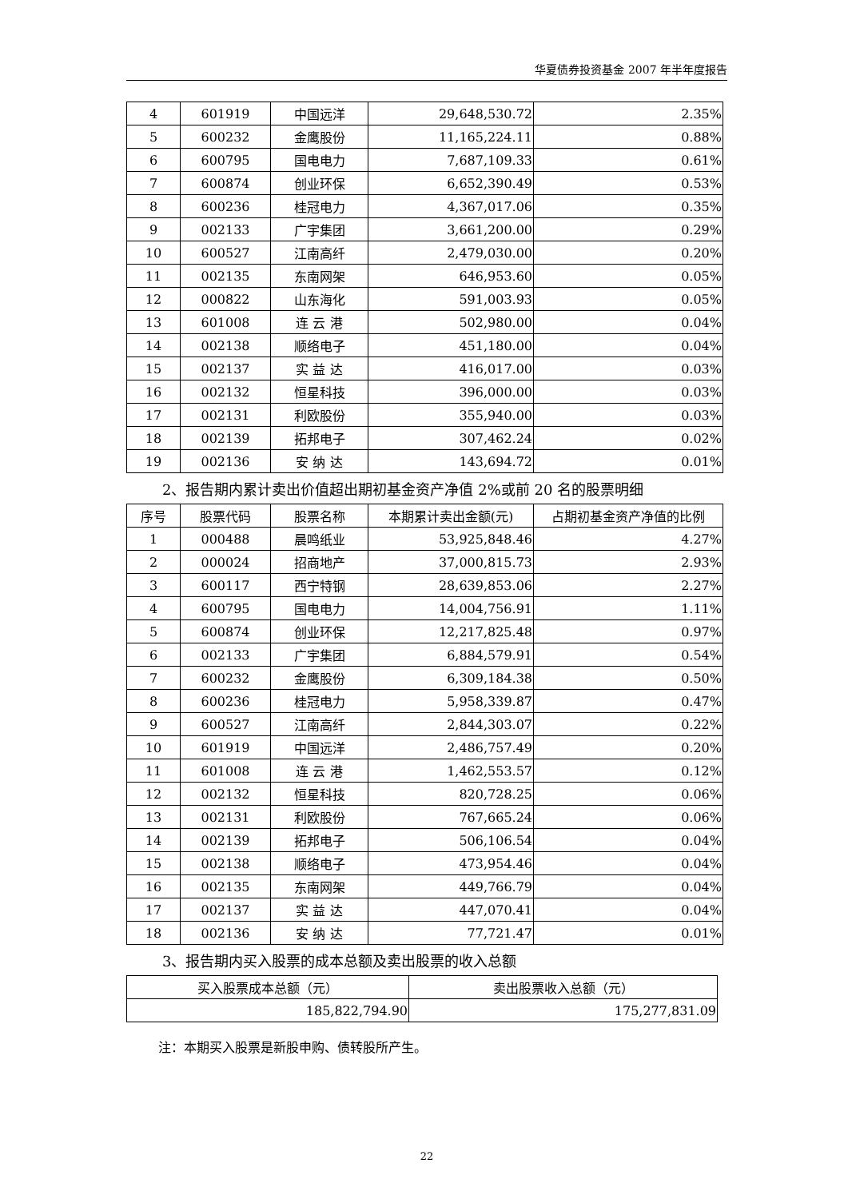华夏债券投资基金 2007 年半年度报告
| 4 | 601919 | 中国远洋 | 29,648,530.72 | 2.35% |
| 5 | 600232 | 金鹰股份 | 11,165,224.11 | 0.88% |
| 6 | 600795 | 国电电力 | 7,687,109.33 | 0.61% |
| 7 | 600874 | 创业环保 | 6,652,390.49 | 0.53% |
| 8 | 600236 | 桂冠电力 | 4,367,017.06 | 0.35% |
| 9 | 002133 | 广宇集团 | 3,661,200.00 | 0.29% |
| 10 | 600527 | 江南高纤 | 2,479,030.00 | 0.20% |
| 11 | 002135 | 东南网架 | 646,953.60 | 0.05% |
| 12 | 000822 | 山东海化 | 591,003.93 | 0.05% |
| 13 | 601008 | 连 云 港 | 502,980.00 | 0.04% |
| 14 | 002138 | 顺络电子 | 451,180.00 | 0.04% |
| 15 | 002137 | 实 益 达 | 416,017.00 | 0.03% |
| 16 | 002132 | 恒星科技 | 396,000.00 | 0.03% |
| 17 | 002131 | 利欧股份 | 355,940.00 | 0.03% |
| 18 | 002139 | 拓邦电子 | 307,462.24 | 0.02% |
| 19 | 002136 | 安 纳 达 | 143,694.72 | 0.01% |
2、报告期内累计卖出价值超出期初基金资产净值 2%或前 20 名的股票明细
| 序号 | 股票代码 | 股票名称 | 本期累计卖出金额(元) | 占期初基金资产净值的比例 |
| --- | --- | --- | --- | --- |
| 1 | 000488 | 晨鸣纸业 | 53,925,848.46 | 4.27% |
| 2 | 000024 | 招商地产 | 37,000,815.73 | 2.93% |
| 3 | 600117 | 西宁特钢 | 28,639,853.06 | 2.27% |
| 4 | 600795 | 国电电力 | 14,004,756.91 | 1.11% |
| 5 | 600874 | 创业环保 | 12,217,825.48 | 0.97% |
| 6 | 002133 | 广宇集团 | 6,884,579.91 | 0.54% |
| 7 | 600232 | 金鹰股份 | 6,309,184.38 | 0.50% |
| 8 | 600236 | 桂冠电力 | 5,958,339.87 | 0.47% |
| 9 | 600527 | 江南高纤 | 2,844,303.07 | 0.22% |
| 10 | 601919 | 中国远洋 | 2,486,757.49 | 0.20% |
| 11 | 601008 | 连 云 港 | 1,462,553.57 | 0.12% |
| 12 | 002132 | 恒星科技 | 820,728.25 | 0.06% |
| 13 | 002131 | 利欧股份 | 767,665.24 | 0.06% |
| 14 | 002139 | 拓邦电子 | 506,106.54 | 0.04% |
| 15 | 002138 | 顺络电子 | 473,954.46 | 0.04% |
| 16 | 002135 | 东南网架 | 449,766.79 | 0.04% |
| 17 | 002137 | 实 益 达 | 447,070.41 | 0.04% |
| 18 | 002136 | 安 纳 达 | 77,721.47 | 0.01% |
3、报告期内买入股票的成本总额及卖出股票的收入总额
| 买入股票成本总额（元） | 卖出股票收入总额（元） |
| --- | --- |
| 185,822,794.90 | 175,277,831.09 |
注：本期买入股票是新股申购、债转股所产生。
22